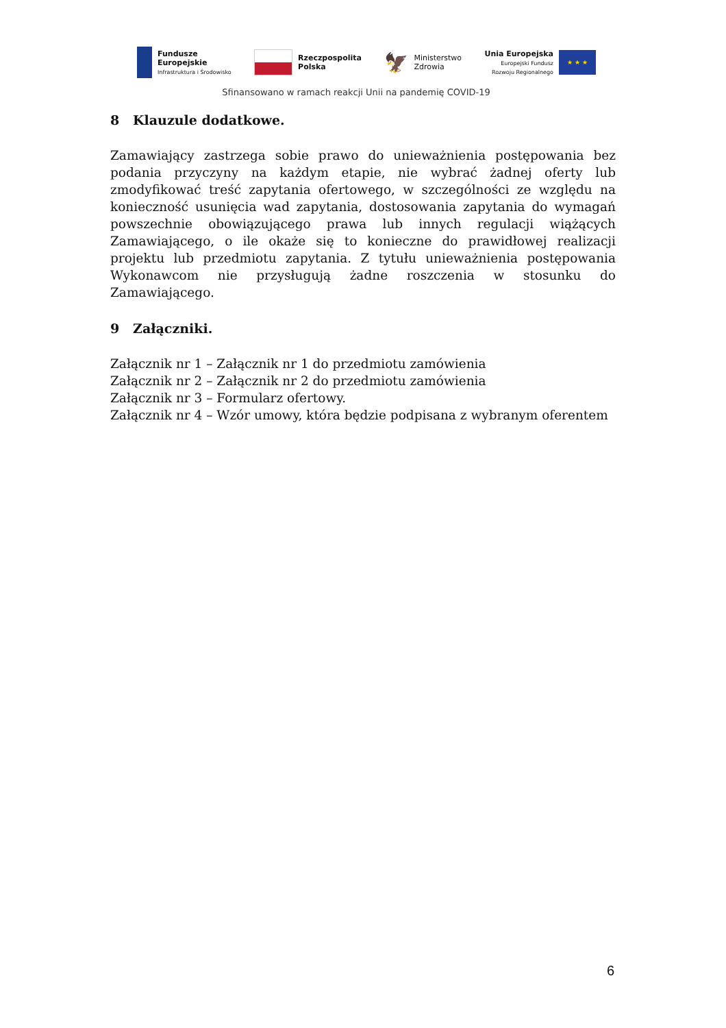Fundusze
Europejskie
Infrastruktura i Środowisko
Rzeczpospolita
Polska
🦅
Ministerstwo
Zdrowia
Unia Europejska
Europejski Fundusz
Rozwoju Regionalnego
★ ★ ★
Sfinansowano w ramach reakcji Unii na pandemię COVID-19
8 Klauzule dodatkowe.
Zamawiający zastrzega sobie prawo do unieważnienia postępowania bez podania przyczyny na każdym etapie, nie wybrać żadnej oferty lub zmodyfikować treść zapytania ofertowego, w szczególności ze względu na konieczność usunięcia wad zapytania, dostosowania zapytania do wymagań powszechnie obowiązującego prawa lub innych regulacji wiążących Zamawiającego, o ile okaże się to konieczne do prawidłowej realizacji projektu lub przedmiotu zapytania. Z tytułu unieważnienia postępowania Wykonawcom nie przysługują żadne roszczenia w stosunku do Zamawiającego.
9 Załączniki.
Załącznik nr 1 – Załącznik nr 1 do przedmiotu zamówienia
Załącznik nr 2 – Załącznik nr 2 do przedmiotu zamówienia
Załącznik nr 3 – Formularz ofertowy.
Załącznik nr 4 – Wzór umowy, która będzie podpisana z wybranym oferentem
6